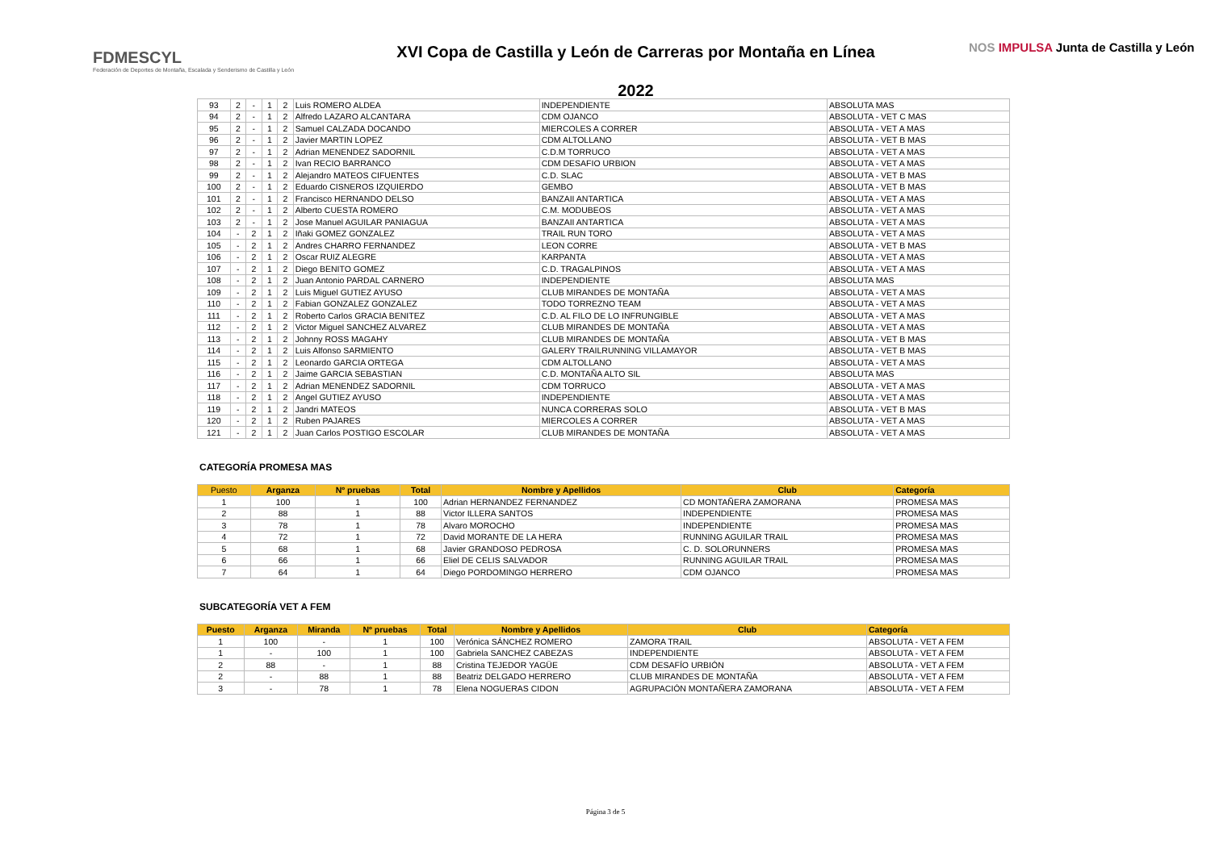FDMESCYL
Federación de Deportes de Montaña, Escalada y Senderismo de Castilla y León
XVI Copa de Castilla y León de Carreras por Montaña en Línea
2022
NOS IMPULSA Junta de Castilla y León
| 93 | 2 | - | 1 | 2 | Luis ROMERO ALDEA | INDEPENDIENTE | ABSOLUTA MAS |
| 94 | 2 | - | 1 | 2 | Alfredo LAZARO ALCANTARA | CDM OJANCO | ABSOLUTA - VET C MAS |
| 95 | 2 | - | 1 | 2 | Samuel CALZADA DOCANDO | MIERCOLES A CORRER | ABSOLUTA - VET A MAS |
| 96 | 2 | - | 1 | 2 | Javier MARTIN LOPEZ | CDM ALTOLLANO | ABSOLUTA - VET B MAS |
| 97 | 2 | - | 1 | 2 | Adrian MENENDEZ SADORNIL | C.D.M TORRUCO | ABSOLUTA - VET A MAS |
| 98 | 2 | - | 1 | 2 | Ivan RECIO BARRANCO | CDM DESAFIO URBION | ABSOLUTA - VET A MAS |
| 99 | 2 | - | 1 | 2 | Alejandro MATEOS CIFUENTES | C.D. SLAC | ABSOLUTA - VET B MAS |
| 100 | 2 | - | 1 | 2 | Eduardo CISNEROS IZQUIERDO | GEMBO | ABSOLUTA - VET B MAS |
| 101 | 2 | - | 1 | 2 | Francisco HERNANDO DELSO | BANZAII ANTARTICA | ABSOLUTA - VET A MAS |
| 102 | 2 | - | 1 | 2 | Alberto CUESTA ROMERO | C.M. MODUBEOS | ABSOLUTA - VET A MAS |
| 103 | 2 | - | 1 | 2 | Jose Manuel AGUILAR PANIAGUA | BANZAII ANTARTICA | ABSOLUTA - VET A MAS |
| 104 | - | 2 | 1 | 2 | Iñaki GOMEZ GONZALEZ | TRAIL RUN TORO | ABSOLUTA - VET A MAS |
| 105 | - | 2 | 1 | 2 | Andres CHARRO FERNANDEZ | LEON CORRE | ABSOLUTA - VET B MAS |
| 106 | - | 2 | 1 | 2 | Oscar RUIZ ALEGRE | KARPANTA | ABSOLUTA - VET A MAS |
| 107 | - | 2 | 1 | 2 | Diego BENITO GOMEZ | C.D. TRAGALPINOS | ABSOLUTA - VET A MAS |
| 108 | - | 2 | 1 | 2 | Juan Antonio PARDAL CARNERO | INDEPENDIENTE | ABSOLUTA MAS |
| 109 | - | 2 | 1 | 2 | Luis Miguel GUTIEZ AYUSO | CLUB MIRANDES DE MONTAÑA | ABSOLUTA - VET A MAS |
| 110 | - | 2 | 1 | 2 | Fabian GONZALEZ GONZALEZ | TODO TORREZNO TEAM | ABSOLUTA - VET A MAS |
| 111 | - | 2 | 1 | 2 | Roberto Carlos GRACIA BENITEZ | C.D. AL FILO DE LO INFRUNGIBLE | ABSOLUTA - VET A MAS |
| 112 | - | 2 | 1 | 2 | Victor Miguel SANCHEZ ALVAREZ | CLUB MIRANDES DE MONTAÑA | ABSOLUTA - VET A MAS |
| 113 | - | 2 | 1 | 2 | Johnny ROSS MAGAHY | CLUB MIRANDES DE MONTAÑA | ABSOLUTA - VET B MAS |
| 114 | - | 2 | 1 | 2 | Luis Alfonso SARMIENTO | GALERY TRAILRUNNING VILLAMAYOR | ABSOLUTA - VET B MAS |
| 115 | - | 2 | 1 | 2 | Leonardo GARCIA ORTEGA | CDM ALTOLLANO | ABSOLUTA - VET A MAS |
| 116 | - | 2 | 1 | 2 | Jaime GARCIA SEBASTIAN | C.D. MONTAÑA ALTO SIL | ABSOLUTA MAS |
| 117 | - | 2 | 1 | 2 | Adrian MENENDEZ SADORNIL | CDM TORRUCO | ABSOLUTA - VET A MAS |
| 118 | - | 2 | 1 | 2 | Angel GUTIEZ AYUSO | INDEPENDIENTE | ABSOLUTA - VET A MAS |
| 119 | - | 2 | 1 | 2 | Jandri MATEOS | NUNCA CORRERAS SOLO | ABSOLUTA - VET B MAS |
| 120 | - | 2 | 1 | 2 | Ruben PAJARES | MIERCOLES A CORRER | ABSOLUTA - VET A MAS |
| 121 | - | 2 | 1 | 2 | Juan Carlos POSTIGO ESCOLAR | CLUB MIRANDES DE MONTAÑA | ABSOLUTA - VET A MAS |
CATEGORÍA PROMESA MAS
| Puesto | Arganza | Nº pruebas | Total | Nombre y Apellidos | Club | Categoría |
| --- | --- | --- | --- | --- | --- | --- |
| 1 | 100 | 1 | 100 | Adrian HERNANDEZ FERNANDEZ | CD MONTAÑERA ZAMORANA | PROMESA MAS |
| 2 | 88 | 1 | 88 | Victor ILLERA SANTOS | INDEPENDIENTE | PROMESA MAS |
| 3 | 78 | 1 | 78 | Alvaro MOROCHO | INDEPENDIENTE | PROMESA MAS |
| 4 | 72 | 1 | 72 | David MORANTE DE LA HERA | RUNNING AGUILAR TRAIL | PROMESA MAS |
| 5 | 68 | 1 | 68 | Javier GRANDOSO PEDROSA | C. D. SOLORUNNERS | PROMESA MAS |
| 6 | 66 | 1 | 66 | Eliel DE CELIS SALVADOR | RUNNING AGUILAR TRAIL | PROMESA MAS |
| 7 | 64 | 1 | 64 | Diego PORDOMINGO HERRERO | CDM OJANCO | PROMESA MAS |
SUBCATEGORÍA VET A FEM
| Puesto | Arganza | Miranda | Nº pruebas | Total | Nombre y Apellidos | Club | Categoría |
| --- | --- | --- | --- | --- | --- | --- | --- |
| 1 | 100 | - | 1 | 100 | Verónica SÁNCHEZ ROMERO | ZAMORA TRAIL | ABSOLUTA - VET A FEM |
| 1 | - | 100 | 1 | 100 | Gabriela SANCHEZ CABEZAS | INDEPENDIENTE | ABSOLUTA - VET A FEM |
| 2 | 88 | - | 1 | 88 | Cristina TEJEDOR YAGÜE | CDM DESAFÍO URBIÓN | ABSOLUTA - VET A FEM |
| 2 | - | 88 | 1 | 88 | Beatriz DELGADO HERRERO | CLUB MIRANDES DE MONTAÑA | ABSOLUTA - VET A FEM |
| 3 | - | 78 | 1 | 78 | Elena NOGUERAS CIDON | AGRUPACIÓN MONTAÑERA ZAMORANA | ABSOLUTA - VET A FEM |
Página 3 de 5